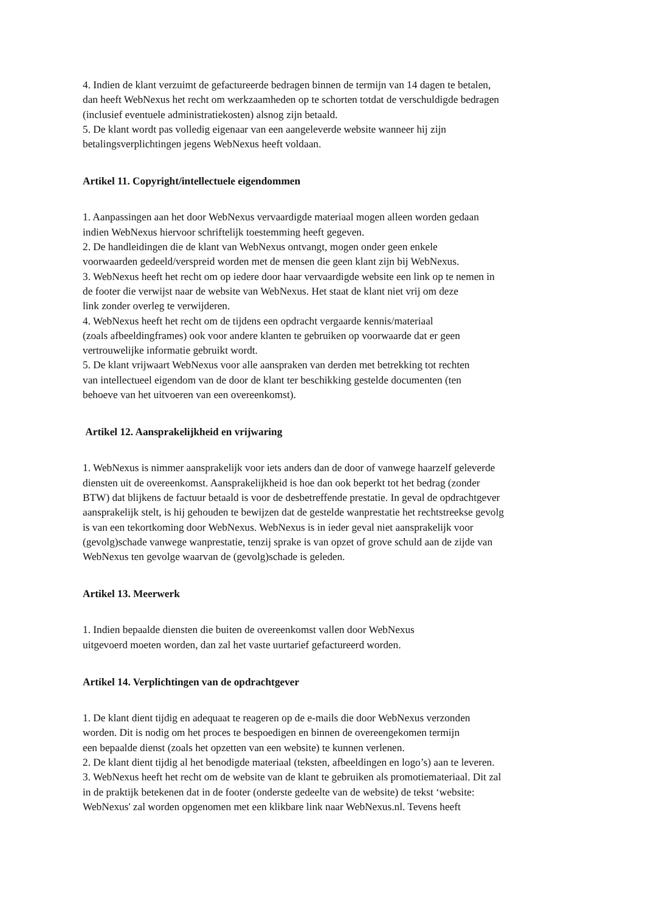4. Indien de klant verzuimt de gefactureerde bedragen binnen de termijn van 14 dagen te betalen,
dan heeft WebNexus het recht om werkzaamheden op te schorten totdat de verschuldigde bedragen
(inclusief eventuele administratiekosten) alsnog zijn betaald.
5. De klant wordt pas volledig eigenaar van een aangeleverde website wanneer hij zijn
betalingsverplichtingen jegens WebNexus heeft voldaan.
Artikel 11. Copyright/intellectuele eigendommen
1. Aanpassingen aan het door WebNexus vervaardigde materiaal mogen alleen worden gedaan
indien WebNexus hiervoor schriftelijk toestemming heeft gegeven.
2. De handleidingen die de klant van WebNexus ontvangt, mogen onder geen enkele
voorwaarden gedeeld/verspreid worden met de mensen die geen klant zijn bij WebNexus.
3. WebNexus heeft het recht om op iedere door haar vervaardigde website een link op te nemen in
de footer die verwijst naar de website van WebNexus. Het staat de klant niet vrij om deze
link zonder overleg te verwijderen.
4. WebNexus heeft het recht om de tijdens een opdracht vergaarde kennis/materiaal
(zoals afbeeldingframes) ook voor andere klanten te gebruiken op voorwaarde dat er geen
vertrouwelijke informatie gebruikt wordt.
5. De klant vrijwaart WebNexus voor alle aanspraken van derden met betrekking tot rechten
van intellectueel eigendom van de door de klant ter beschikking gestelde documenten (ten
behoeve van het uitvoeren van een overeenkomst).
Artikel 12. Aansprakelijkheid en vrijwaring
1. WebNexus is nimmer aansprakelijk voor iets anders dan de door of vanwege haarzelf geleverde
diensten uit de overeenkomst. Aansprakelijkheid is hoe dan ook beperkt tot het bedrag (zonder
BTW) dat blijkens de factuur betaald is voor de desbetreffende prestatie. In geval de opdrachtgever
aansprakelijk stelt, is hij gehouden te bewijzen dat de gestelde wanprestatie het rechtstreekse gevolg
is van een tekortkoming door WebNexus. WebNexus is in ieder geval niet aansprakelijk voor
(gevolg)schade vanwege wanprestatie, tenzij sprake is van opzet of grove schuld aan de zijde van
WebNexus ten gevolge waarvan de (gevolg)schade is geleden.
Artikel 13. Meerwerk
1. Indien bepaalde diensten die buiten de overeenkomst vallen door WebNexus
uitgevoerd moeten worden, dan zal het vaste uurtarief gefactureerd worden.
Artikel 14. Verplichtingen van de opdrachtgever
1. De klant dient tijdig en adequaat te reageren op de e-mails die door WebNexus verzonden
worden. Dit is nodig om het proces te bespoedigen en binnen de overeengekomen termijn
een bepaalde dienst (zoals het opzetten van een website) te kunnen verlenen.
2. De klant dient tijdig al het benodigde materiaal (teksten, afbeeldingen en logo’s) aan te leveren.
3. WebNexus heeft het recht om de website van de klant te gebruiken als promotiemateriaal. Dit zal
in de praktijk betekenen dat in de footer (onderste gedeelte van de website) de tekst ‘website:
WebNexus' zal worden opgenomen met een klikbare link naar WebNexus.nl. Tevens heeft